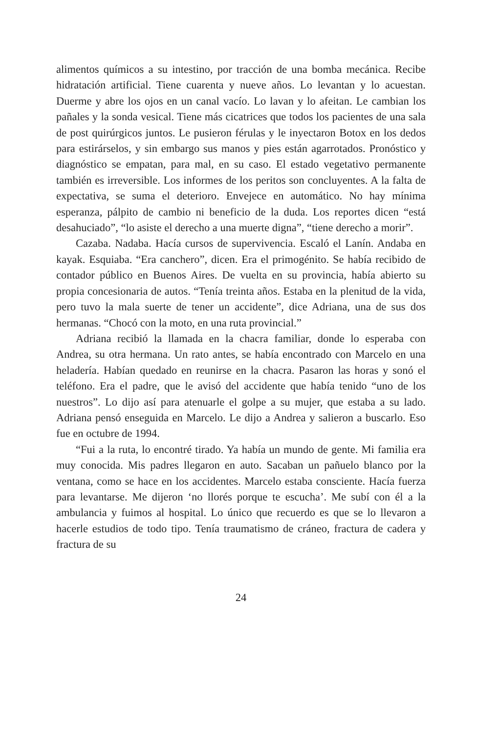alimentos químicos a su intestino, por tracción de una bomba mecánica. Recibe hidratación artificial. Tiene cuarenta y nueve años. Lo levantan y lo acuestan. Duerme y abre los ojos en un canal vacío. Lo lavan y lo afeitan. Le cambian los pañales y la sonda vesical. Tiene más cicatrices que todos los pacientes de una sala de post quirúrgicos juntos. Le pusieron férulas y le inyectaron Botox en los dedos para estirárselos, y sin embargo sus manos y pies están agarrotados. Pronóstico y diagnóstico se empatan, para mal, en su caso. El estado vegetativo permanente también es irreversible. Los informes de los peritos son concluyentes. A la falta de expectativa, se suma el deterioro. Envejece en automático. No hay mínima esperanza, pálpito de cambio ni beneficio de la duda. Los reportes dicen “está desahuciado”, “lo asiste el derecho a una muerte digna”, “tiene derecho a morir”.
Cazaba. Nadaba. Hacía cursos de supervivencia. Escaló el Lanín. Andaba en kayak. Esquiaba. “Era canchero”, dicen. Era el primogénito. Se había recibido de contador público en Buenos Aires. De vuelta en su provincia, había abierto su propia concesionaria de autos. “Tenía treinta años. Estaba en la plenitud de la vida, pero tuvo la mala suerte de tener un accidente”, dice Adriana, una de sus dos hermanas. “Chocó con la moto, en una ruta provincial.”
Adriana recibió la llamada en la chacra familiar, donde lo esperaba con Andrea, su otra hermana. Un rato antes, se había encontrado con Marcelo en una heladería. Habían quedado en reunirse en la chacra. Pasaron las horas y sonó el teléfono. Era el padre, que le avisó del accidente que había tenido “uno de los nuestros”. Lo dijo así para atenuarle el golpe a su mujer, que estaba a su lado. Adriana pensó enseguida en Marcelo. Le dijo a Andrea y salieron a buscarlo. Eso fue en octubre de 1994.
“Fui a la ruta, lo encontré tirado. Ya había un mundo de gente. Mi familia era muy conocida. Mis padres llegaron en auto. Sacaban un pañuelo blanco por la ventana, como se hace en los accidentes. Marcelo estaba consciente. Hacía fuerza para levantarse. Me dijeron ‘no llorés porque te escucha’. Me subí con él a la ambulancia y fuimos al hospital. Lo único que recuerdo es que se lo llevaron a hacerle estudios de todo tipo. Tenía traumatismo de cráneo, fractura de cadera y fractura de su
24